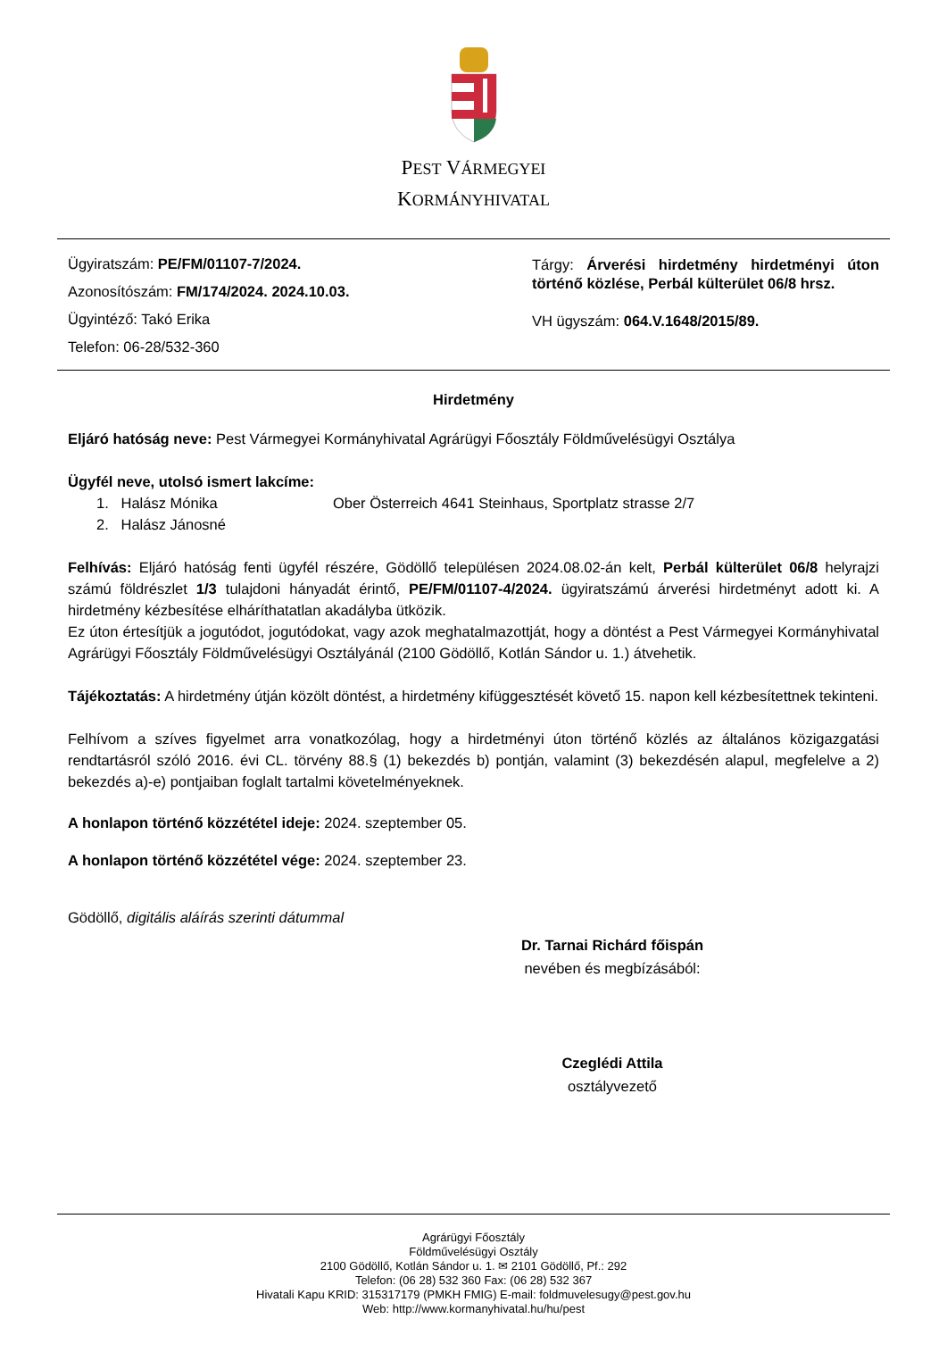PEST VÁRMEGYEI
KORMÁNYHIVATAL
Ügyiratszám: PE/FM/01107-7/2024.
Azonosítószám: FM/174/2024. 2024.10.03.
Ügyintéző: Takó Erika
Telefon: 06-28/532-360
Tárgy: Árverési hirdetmény hirdetményi úton történő közlése, Perbál külterület 06/8 hrsz.
VH ügyszám: 064.V.1648/2015/89.
Hirdetmény
Eljáró hatóság neve: Pest Vármegyei Kormányhivatal Agrárügyi Főosztály Földművelésügyi Osztálya
Ügyfél neve, utolsó ismert lakcíme:
1. Halász Mónika Ober Österreich 4641 Steinhaus, Sportplatz strasse 2/7
2. Halász Jánosné
Felhívás: Eljáró hatóság fenti ügyfél részére, Gödöllő településen 2024.08.02-án kelt, Perbál külterület 06/8 helyrajzi számú földrészlet 1/3 tulajdoni hányadát érintő, PE/FM/01107-4/2024. ügyiratszámú árverési hirdetményt adott ki. A hirdetmény kézbesítése elháríthatatlan akadályba ütközik.
Ez úton értesítjük a jogutódot, jogutódokat, vagy azok meghatalmazottját, hogy a döntést a Pest Vármegyei Kormányhivatal Agrárügyi Főosztály Földművelésügyi Osztályánál (2100 Gödöllő, Kotlán Sándor u. 1.) átvehetik.
Tájékoztatás: A hirdetmény útján közölt döntést, a hirdetmény kifüggesztését követő 15. napon kell kézbesítettnek tekinteni.
Felhívom a szíves figyelmet arra vonatkozólag, hogy a hirdetményi úton történő közlés az általános közigazgatási rendtartásról szóló 2016. évi CL. törvény 88.§ (1) bekezdés b) pontján, valamint (3) bekezdésén alapul, megfelelve a 2) bekezdés a)-e) pontjaiban foglalt tartalmi követelményeknek.
A honlapon történő közzététel ideje: 2024. szeptember 05.
A honlapon történő közzététel vége: 2024. szeptember 23.
Gödöllő, digitális aláírás szerinti dátummal
Dr. Tarnai Richárd főispán
nevében és megbízásából:
Czeglédi Attila
osztályvezető
Agrárügyi Főosztály
Földművelésügyi Osztály
2100 Gödöllő, Kotlán Sándor u. 1. ✉ 2101 Gödöllő, Pf.: 292
Telefon: (06 28) 532 360 Fax: (06 28) 532 367
Hivatali Kapu KRID: 315317179 (PMKH FMIG) E-mail: foldmuvelesugy@pest.gov.hu
Web: http://www.kormanyhivatal.hu/hu/pest